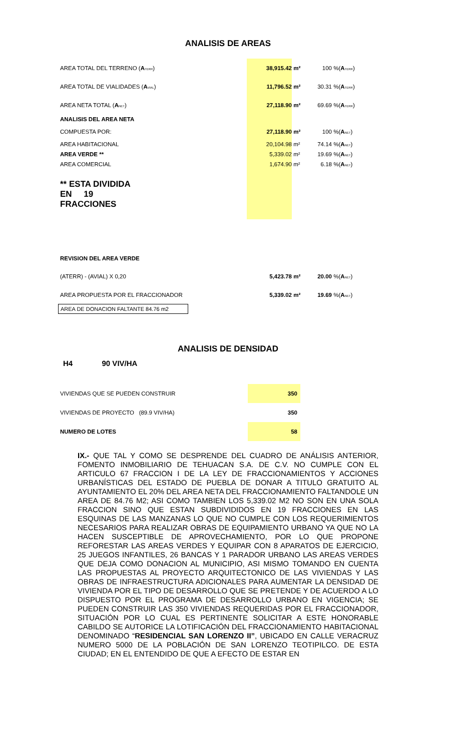ANALISIS DE AREAS
| AREA TOTAL DEL TERRENO ( A TERR ) | 38,915.42 | m² | 100 | %( A TERR ) |
| AREA TOTAL DE VIALIDADES ( A VIAL ) | 11,796.52 | m² | 30.31 | %( A TERR ) |
| AREA NETA TOTAL ( A NET ) | 27,118.90 | m² | 69.69 | %( A TERR ) |
| ANALISIS DEL AREA NETA | | | | |
| COMPUESTA POR: | 27,118.90 | m² | 100 | %( A NET ) |
| AREA HABITACIONAL | 20,104.98 | m² | 74.14 | %( A NET ) |
| AREA VERDE ** | 5,339.02 | m² | 19.69 | %( A NET ) |
| AREA COMERCIAL | 1,674.90 | m² | 6.18 | %( A NET ) |
| ** ESTA DIVIDIDA EN 19 FRACCIONES | | | | |
| REVISION DEL AREA VERDE | | | | |
| (ATERR) - (AVIAL) X 0,20 | 5,423.78 | m² | 20.00 | %( A NET ) |
| AREA PROPUESTA POR EL FRACCIONADOR | 5,339.02 | m² | 19.69 | %( A NET ) |
AREA DE DONACION FALTANTE 84.76 m2
ANALISIS DE DENSIDAD
H4 90 VIV/HA
| VIVIENDAS QUE SE PUEDEN CONSTRUIR | 350 |
| VIVIENDAS DE PROYECTO (89.9 VIV/HA) | 350 |
| NUMERO DE LOTES | 58 |
IX.- QUE TAL Y COMO SE DESPRENDE DEL CUADRO DE ANÁLISIS ANTERIOR, FOMENTO INMOBILIARIO DE TEHUACAN S.A. DE C.V. NO CUMPLE CON EL ARTICULO 67 FRACCION I DE LA LEY DE FRACCIONAMIENTOS Y ACCIONES URBANÍSTICAS DEL ESTADO DE PUEBLA DE DONAR A TITULO GRATUITO AL AYUNTAMIENTO EL 20% DEL AREA NETA DEL FRACCIONAMIENTO FALTANDOLE UN AREA DE 84.76 M2; ASI COMO TAMBIEN LOS 5,339.02 M2 NO SON EN UNA SOLA FRACCION SINO QUE ESTAN SUBDIVIDIDOS EN 19 FRACCIONES EN LAS ESQUINAS DE LAS MANZANAS LO QUE NO CUMPLE CON LOS REQUERIMIENTOS NECESARIOS PARA REALIZAR OBRAS DE EQUIPAMIENTO URBANO YA QUE NO LA HACEN SUSCEPTIBLE DE APROVECHAMIENTO, POR LO QUE PROPONE REFORESTAR LAS AREAS VERDES Y EQUIPAR CON 8 APARATOS DE EJERCICIO, 25 JUEGOS INFANTILES, 26 BANCAS Y 1 PARADOR URBANO LAS AREAS VERDES QUE DEJA COMO DONACION AL MUNICIPIO, ASI MISMO TOMANDO EN CUENTA LAS PROPUESTAS AL PROYECTO ARQUITECTONICO DE LAS VIVIENDAS Y LAS OBRAS DE INFRAESTRUCTURA ADICIONALES PARA AUMENTAR LA DENSIDAD DE VIVIENDA POR EL TIPO DE DESARROLLO QUE SE PRETENDE Y DE ACUERDO A LO DISPUESTO POR EL PROGRAMA DE DESARROLLO URBANO EN VIGENCIA; SE PUEDEN CONSTRUIR LAS 350 VIVIENDAS REQUERIDAS POR EL FRACCIONADOR, SITUACIÓN POR LO CUAL ES PERTINENTE SOLICITAR A ESTE HONORABLE CABILDO SE AUTORICE LA LOTIFICACIÓN DEL FRACCIONAMIENTO HABITACIONAL DENOMINADO “RESIDENCIAL SAN LORENZO II”, UBICADO EN CALLE VERACRUZ NUMERO 5000 DE LA POBLACIÓN DE SAN LORENZO TEOTIPILCO. DE ESTA CIUDAD; EN EL ENTENDIDO DE QUE A EFECTO DE ESTAR EN